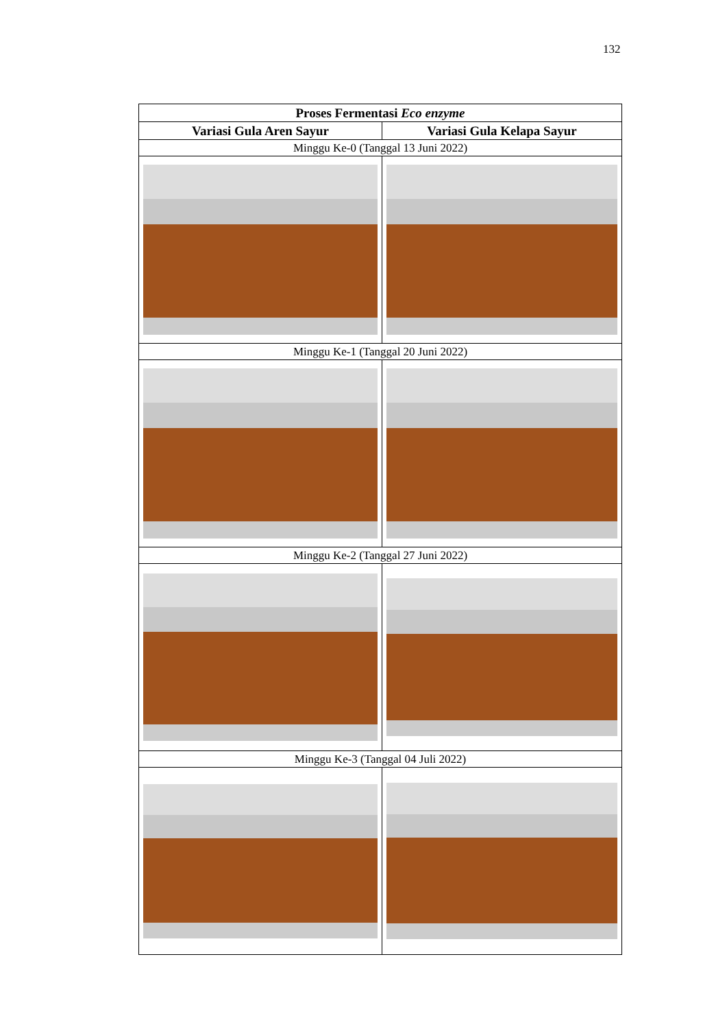132
| Proses Fermentasi Eco enzyme | |
| --- | --- |
| Variasi Gula Aren Sayur | Variasi Gula Kelapa Sayur |
| Minggu Ke-0 (Tanggal 13 Juni 2022) | |
| Minggu Ke-1 (Tanggal 20 Juni 2022) | |
| Minggu Ke-2 (Tanggal 27 Juni 2022) | |
| Minggu Ke-3 (Tanggal 04 Juli 2022) | |